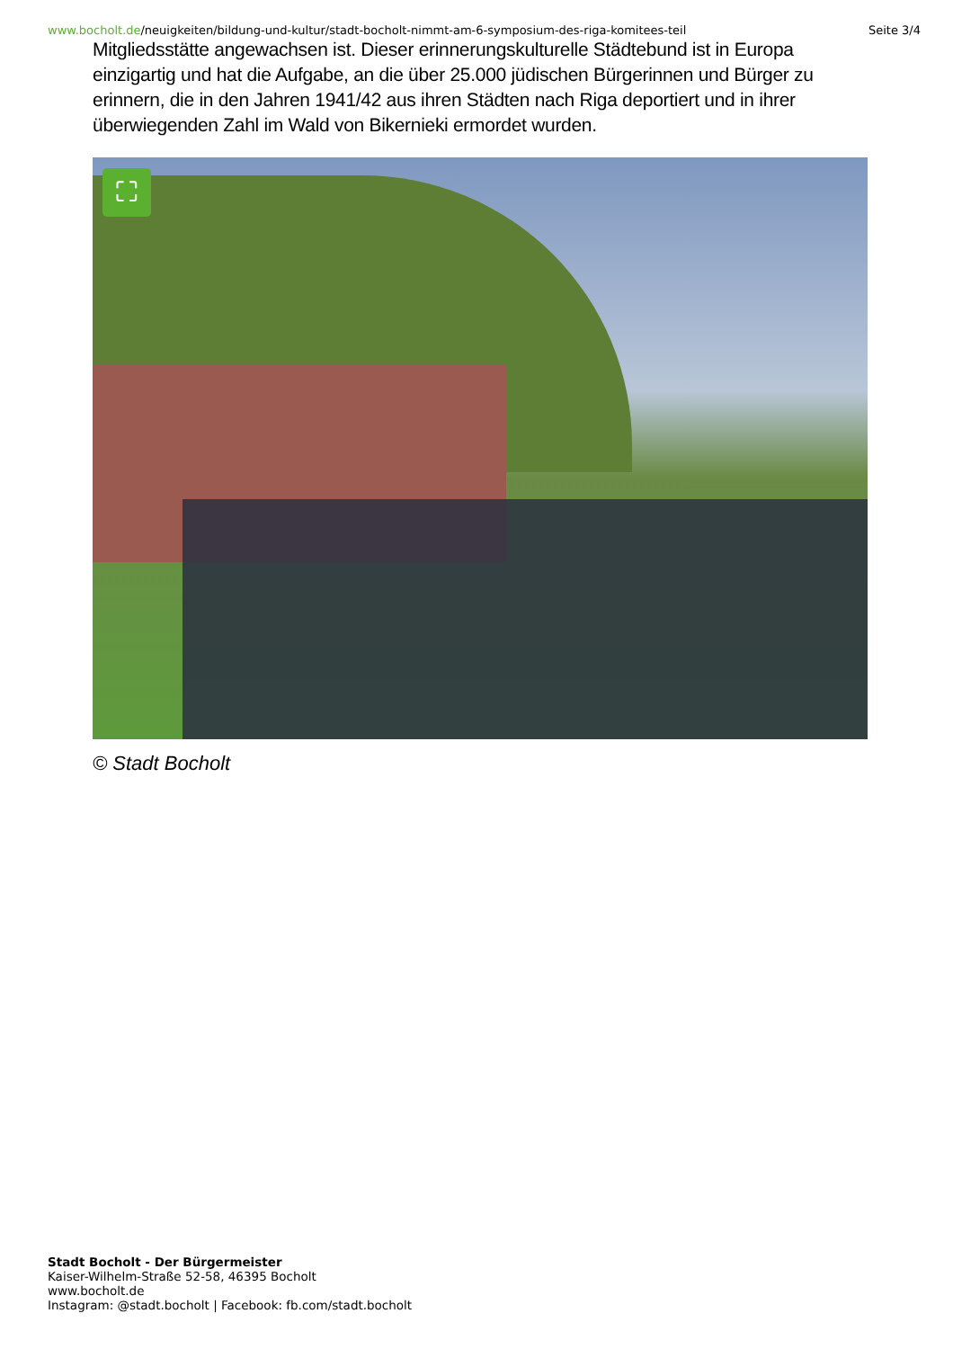www.bocholt.de/neuigkeiten/bildung-und-kultur/stadt-bocholt-nimmt-am-6-symposium-des-riga-komitees-teil
Seite 3/4
Mitgliedsstätte angewachsen ist. Dieser erinnerungskulturelle Städtebund ist in Europa einzigartig und hat die Aufgabe, an die über 25.000 jüdischen Bürgerinnen und Bürger zu erinnern, die in den Jahren 1941/42 aus ihren Städten nach Riga deportiert und in ihrer überwiegenden Zahl im Wald von Bikernieki ermordet wurden.
⛶
© Stadt Bocholt
Stadt Bocholt - Der Bürgermeister
Kaiser-Wilhelm-Straße 52-58, 46395 Bocholt
www.bocholt.de
Instagram: @stadt.bocholt | Facebook: fb.com/stadt.bocholt